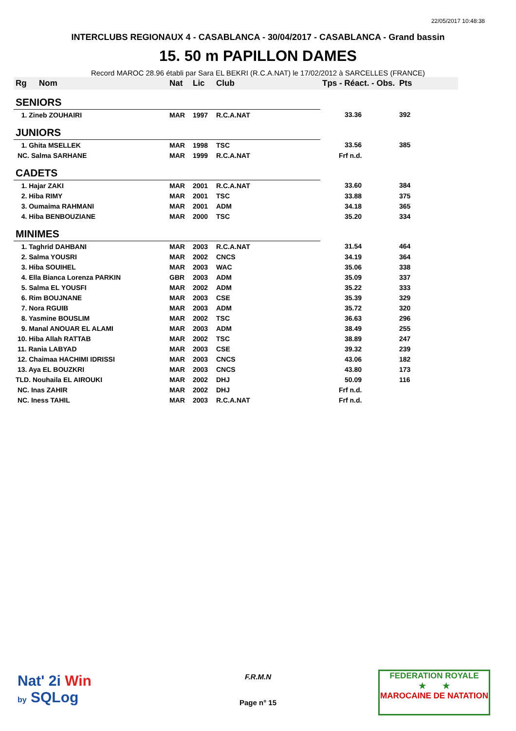22/05/2017 10:48:38
INTERCLUBS REGIONAUX 4 - CASABLANCA - 30/04/2017 - CASABLANCA - Grand bassin
15. 50 m PAPILLON DAMES
Record MAROC 28.96 établi par Sara EL BEKRI (R.C.A.NAT) le 17/02/2012 à SARCELLES (FRANCE)
| Rg | Nom | Nat | Lic | Club | Tps - Réact. - Obs. | Pts |
| --- | --- | --- | --- | --- | --- | --- |
| SENIORS | | | | | | |
| 1. Zineb ZOUHAIRI | | MAR | 1997 | R.C.A.NAT | 33.36 | 392 |
| JUNIORS | | | | | | |
| 1. Ghita MSELLEK | | MAR | 1998 | TSC | 33.56 | 385 |
| NC. Salma SARHANE | | MAR | 1999 | R.C.A.NAT | Frf n.d. | |
| CADETS | | | | | | |
| 1. Hajar ZAKI | | MAR | 2001 | R.C.A.NAT | 33.60 | 384 |
| 2. Hiba RIMY | | MAR | 2001 | TSC | 33.88 | 375 |
| 3. Oumaima RAHMANI | | MAR | 2001 | ADM | 34.18 | 365 |
| 4. Hiba BENBOUZIANE | | MAR | 2000 | TSC | 35.20 | 334 |
| MINIMES | | | | | | |
| 1. Taghrid DAHBANI | | MAR | 2003 | R.C.A.NAT | 31.54 | 464 |
| 2. Salma YOUSRI | | MAR | 2002 | CNCS | 34.19 | 364 |
| 3. Hiba SOUIHEL | | MAR | 2003 | WAC | 35.06 | 338 |
| 4. Ella Bianca Lorenza PARKIN | | GBR | 2003 | ADM | 35.09 | 337 |
| 5. Salma EL YOUSFI | | MAR | 2002 | ADM | 35.22 | 333 |
| 6. Rim BOUJNANE | | MAR | 2003 | CSE | 35.39 | 329 |
| 7. Nora RGUIB | | MAR | 2003 | ADM | 35.72 | 320 |
| 8. Yasmine BOUSLIM | | MAR | 2002 | TSC | 36.63 | 296 |
| 9. Manal ANOUAR EL ALAMI | | MAR | 2003 | ADM | 38.49 | 255 |
| 10. Hiba Allah RATTAB | | MAR | 2002 | TSC | 38.89 | 247 |
| 11. Rania LABYAD | | MAR | 2003 | CSE | 39.32 | 239 |
| 12. Chaimaa HACHIMI IDRISSI | | MAR | 2003 | CNCS | 43.06 | 182 |
| 13. Aya EL BOUZKRI | | MAR | 2003 | CNCS | 43.80 | 173 |
| TLD. Nouhaila EL AIROUKI | | MAR | 2002 | DHJ | 50.09 | 116 |
| NC. Inas ZAHIR | | MAR | 2002 | DHJ | Frf n.d. | |
| NC. Iness TAHIL | | MAR | 2003 | R.C.A.NAT | Frf n.d. | |
Nat' 2i Win
by SQLog
F.R.M.N
Page n° 15
FEDERATION ROYALE
★ ★
MAROCAINE DE NATATION